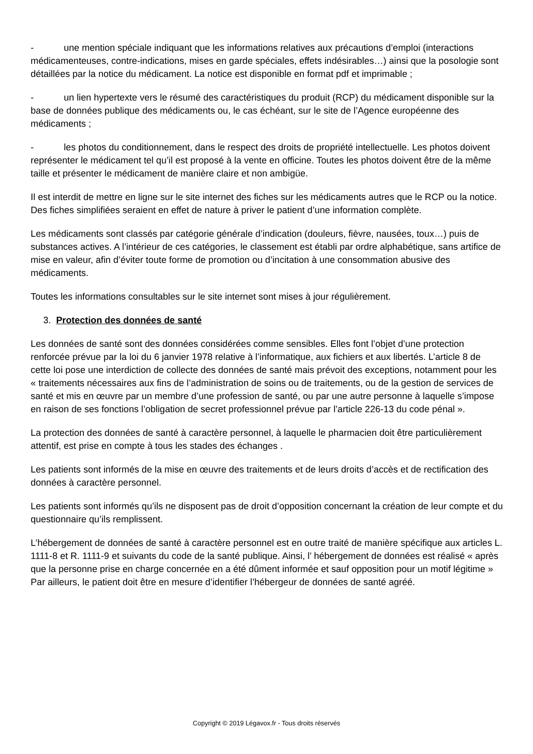- une mention spéciale indiquant que les informations relatives aux précautions d’emploi (interactions médicamenteuses, contre-indications, mises en garde spéciales, effets indésirables…) ainsi que la posologie sont détaillées par la notice du médicament. La notice est disponible en format pdf et imprimable ;
- un lien hypertexte vers le résumé des caractéristiques du produit (RCP) du médicament disponible sur la base de données publique des médicaments ou, le cas échéant, sur le site de l’Agence européenne des médicaments ;
- les photos du conditionnement, dans le respect des droits de propriété intellectuelle. Les photos doivent représenter le médicament tel qu’il est proposé à la vente en officine. Toutes les photos doivent être de la même taille et présenter le médicament de manière claire et non ambigüe.
Il est interdit de mettre en ligne sur le site internet des fiches sur les médicaments autres que le RCP ou la notice. Des fiches simplifiées seraient en effet de nature à priver le patient d’une information complète.
Les médicaments sont classés par catégorie générale d’indication (douleurs, fièvre, nausées, toux…) puis de substances actives. A l’intérieur de ces catégories, le classement est établi par ordre alphabétique, sans artifice de mise en valeur, afin d’éviter toute forme de promotion ou d’incitation à une consommation abusive des médicaments.
Toutes les informations consultables sur le site internet sont mises à jour régulièrement.
3. Protection des données de santé
Les données de santé sont des données considérées comme sensibles. Elles font l’objet d’une protection renforcée prévue par la loi du 6 janvier 1978 relative à l’informatique, aux fichiers et aux libertés. L’article 8 de cette loi pose une interdiction de collecte des données de santé mais prévoit des exceptions, notamment pour les « traitements nécessaires aux fins de l’administration de soins ou de traitements, ou de la gestion de services de santé et mis en œuvre par un membre d’une profession de santé, ou par une autre personne à laquelle s’impose en raison de ses fonctions l’obligation de secret professionnel prévue par l’article 226-13 du code pénal ».
La protection des données de santé à caractère personnel, à laquelle le pharmacien doit être particulièrement attentif, est prise en compte à tous les stades des échanges .
Les patients sont informés de la mise en œuvre des traitements et de leurs droits d’accès et de rectification des données à caractère personnel.
Les patients sont informés qu’ils ne disposent pas de droit d’opposition concernant la création de leur compte et du questionnaire qu’ils remplissent.
L’hébergement de données de santé à caractère personnel est en outre traité de manière spécifique aux articles L. 1111-8 et R. 1111-9 et suivants du code de la santé publique. Ainsi, l’ hébergement de données est réalisé « après que la personne prise en charge concernée en a été dûment informée et sauf opposition pour un motif légitime » Par ailleurs, le patient doit être en mesure d’identifier l’hébergeur de données de santé agréé.
Copyright © 2019 Légavox.fr - Tous droits réservés